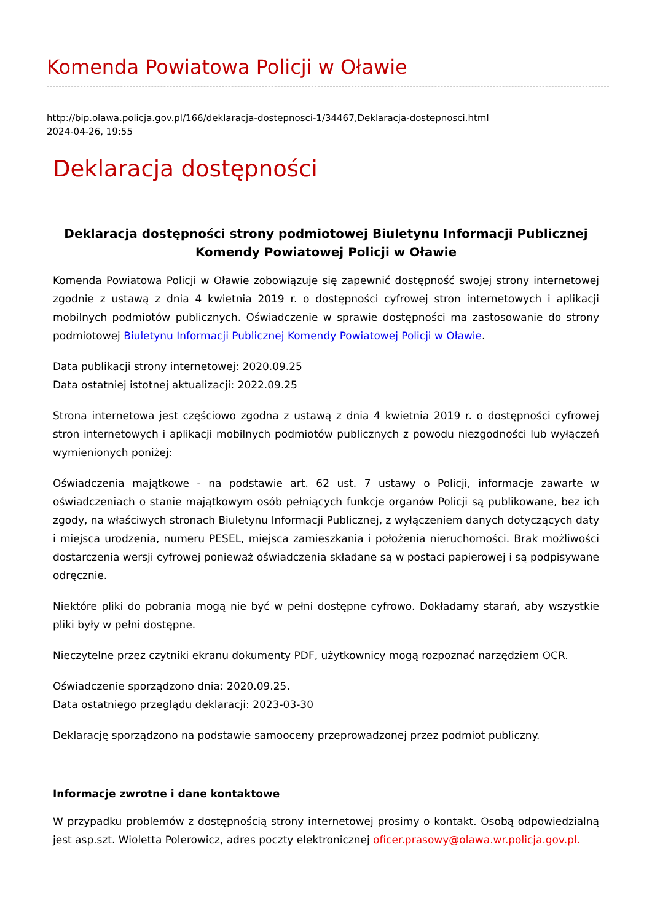Komenda Powiatowa Policji w Oławie
http://bip.olawa.policja.gov.pl/166/deklaracja-dostepnosci-1/34467,Deklaracja-dostepnosci.html
2024-04-26, 19:55
Deklaracja dostępności
Deklaracja dostępności strony podmiotowej Biuletynu Informacji Publicznej Komendy Powiatowej Policji w Oławie
Komenda Powiatowa Policji w Oławie zobowiązuje się zapewnić dostępność swojej strony internetowej zgodnie z ustawą z dnia 4 kwietnia 2019 r. o dostępności cyfrowej stron internetowych i aplikacji mobilnych podmiotów publicznych. Oświadczenie w sprawie dostępności ma zastosowanie do strony podmiotowej Biuletynu Informacji Publicznej Komendy Powiatowej Policji w Oławie.
Data publikacji strony internetowej: 2020.09.25
Data ostatniej istotnej aktualizacji: 2022.09.25
Strona internetowa jest częściowo zgodna z ustawą z dnia 4 kwietnia 2019 r. o dostępności cyfrowej stron internetowych i aplikacji mobilnych podmiotów publicznych z powodu niezgodności lub wyłączeń wymienionych poniżej:
Oświadczenia majątkowe - na podstawie art. 62 ust. 7 ustawy o Policji, informacje zawarte w oświadczeniach o stanie majątkowym osób pełniących funkcje organów Policji są publikowane, bez ich zgody, na właściwych stronach Biuletynu Informacji Publicznej, z wyłączeniem danych dotyczących daty i miejsca urodzenia, numeru PESEL, miejsca zamieszkania i położenia nieruchomości. Brak możliwości dostarczenia wersji cyfrowej ponieważ oświadczenia składane są w postaci papierowej i są podpisywane odręcznie.
Niektóre pliki do pobrania mogą nie być w pełni dostępne cyfrowo. Dokładamy starań, aby wszystkie pliki były w pełni dostępne.
Nieczytelne przez czytniki ekranu dokumenty PDF, użytkownicy mogą rozpoznać narzędziem OCR.
Oświadczenie sporządzono dnia: 2020.09.25.
Data ostatniego przeglądu deklaracji: 2023-03-30
Deklarację sporządzono na podstawie samooceny przeprowadzonej przez podmiot publiczny.
Informacje zwrotne i dane kontaktowe
W przypadku problemów z dostępnością strony internetowej prosimy o kontakt. Osobą odpowiedzialną jest asp.szt. Wioletta Polerowicz, adres poczty elektronicznej oficer.prasowy@olawa.wr.policja.gov.pl.